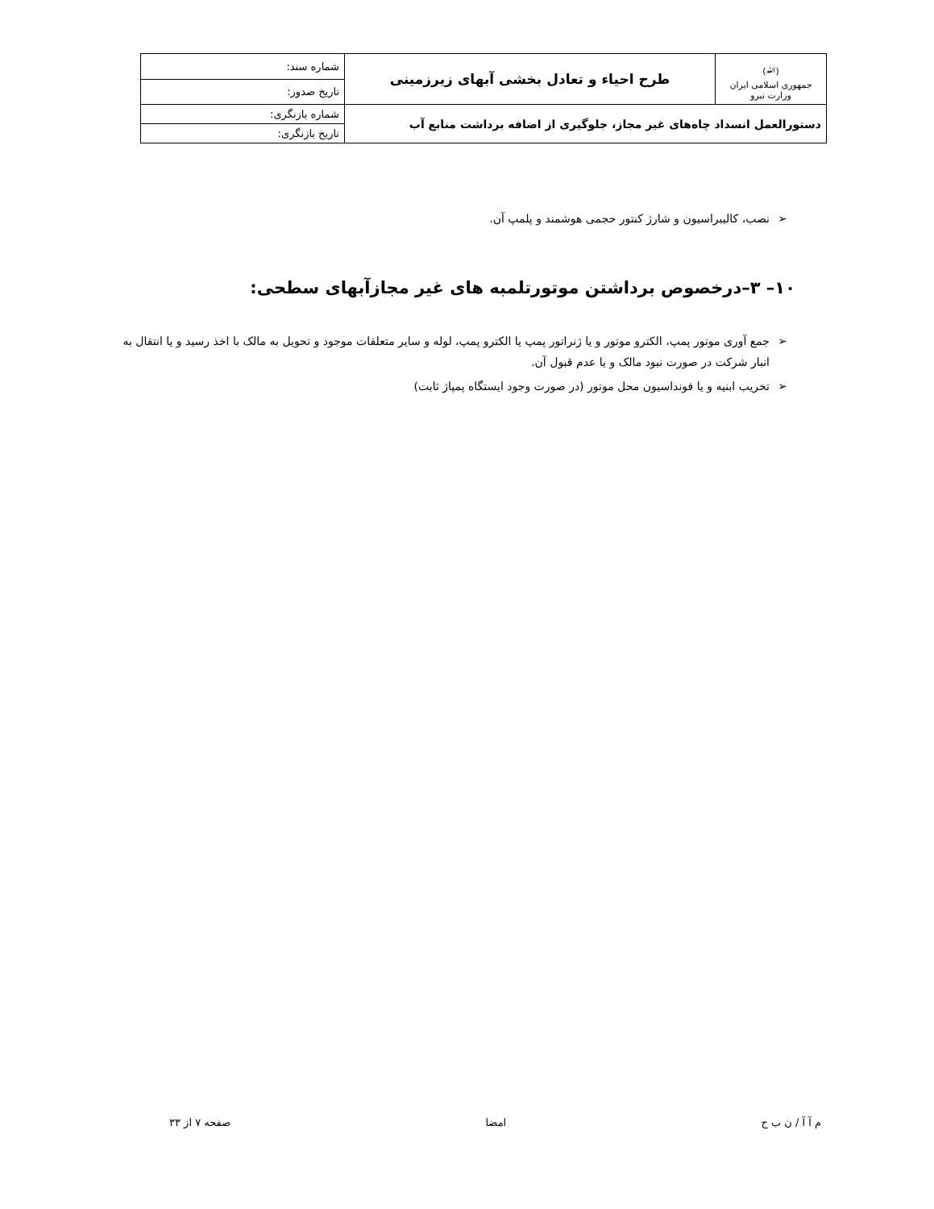| (ﷲ) جمهوری اسلامی ایران وزارت نیرو | طرح احیاء و تعادل بخشی آبهای زیرزمینی | شماره سند: |
| | | تاریخ صدور: |
| دستورالعمل انسداد چاه‌های غیر مجاز، جلوگیری از اضافه برداشت منابع آب | | شماره بازنگری: |
| | | تاریخ بازنگری: |
➢ نصب، کالیبراسیون و شارژ کنتور حجمی هوشمند و پلمپ آن.
۱۰– ۳–درخصوص برداشتن موتورتلمبه های غیر مجازآبهای سطحی:
➢ جمع آوری موتور پمپ، الکترو موتور و یا ژنراتور پمپ یا الکترو پمپ، لوله و سایر متعلقات موجود و تحویل به مالک با اخذ رسید و یا انتقال به انبار شرکت در صورت نبود مالک و یا عدم قبول آن.
➢ تخریب ابنیه و یا فونداسیون محل موتور (در صورت وجود ایستگاه پمپاژ ثابت)
م آ آ / ن ب ح امضا صفحه ۷ از ۳۳